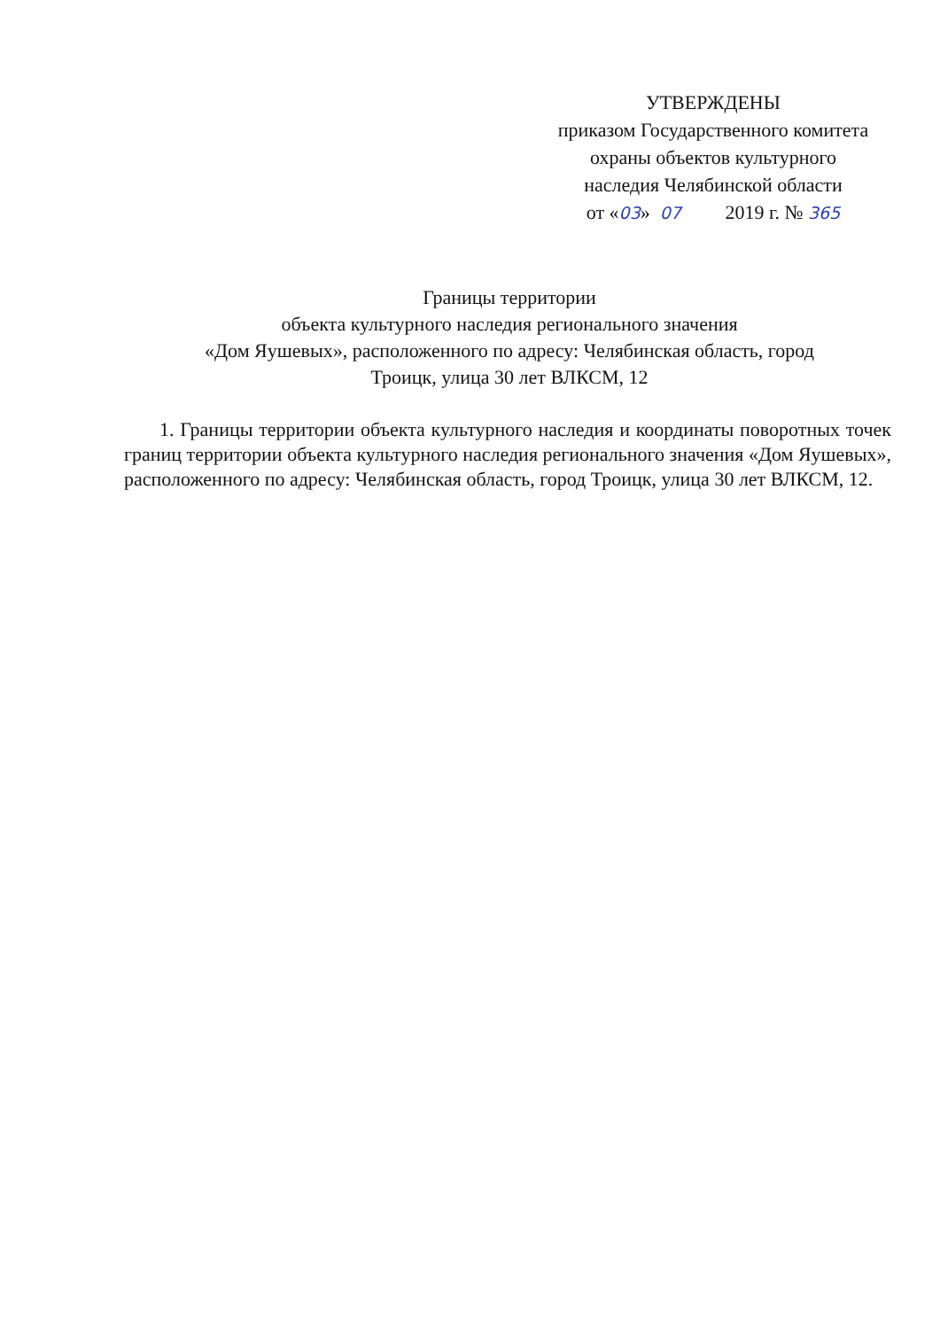УТВЕРЖДЕНЫ
приказом Государственного комитета
охраны объектов культурного
наследия Челябинской области
от «03» 07 2019 г. № 365
Границы территории
объекта культурного наследия регионального значения
«Дом Яушевых», расположенного по адресу: Челябинская область, город
Троицк, улица 30 лет ВЛКСМ, 12
1. Границы территории объекта культурного наследия и координаты поворотных точек границ территории объекта культурного наследия регионального значения «Дом Яушевых», расположенного по адресу: Челябинская область, город Троицк, улица 30 лет ВЛКСМ, 12.